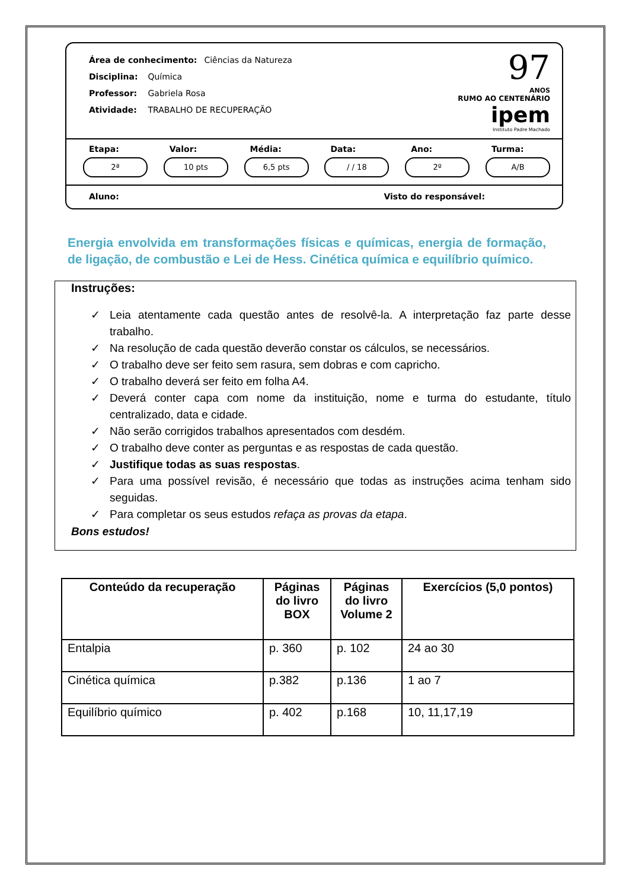Área de conhecimento: Ciências da Natureza
Disciplina: Química
Professor: Gabriela Rosa
Atividade: TRABALHO DE RECUPERAÇÃO
97
ANOS
RUMO AO CENTENÁRIO
ipem
Instituto Padre Machado
Etapa:
2ª
Valor:
10 pts
Média:
6,5 pts
Data:
/ / 18
Ano:
2º
Turma:
A/B
Aluno: Visto do responsável:
Energia envolvida em transformações físicas e químicas, energia de formação, de ligação, de combustão e Lei de Hess. Cinética química e equilíbrio químico.
Instruções:
✓ Leia atentamente cada questão antes de resolvê-la. A interpretação faz parte desse trabalho.
✓ Na resolução de cada questão deverão constar os cálculos, se necessários.
✓ O trabalho deve ser feito sem rasura, sem dobras e com capricho.
✓ O trabalho deverá ser feito em folha A4.
✓ Deverá conter capa com nome da instituição, nome e turma do estudante, título centralizado, data e cidade.
✓ Não serão corrigidos trabalhos apresentados com desdém.
✓ O trabalho deve conter as perguntas e as respostas de cada questão.
✓ Justifique todas as suas respostas.
✓ Para uma possível revisão, é necessário que todas as instruções acima tenham sido seguidas.
✓ Para completar os seus estudos refaça as provas da etapa.
Bons estudos!
| Conteúdo da recuperação | Páginas do livro BOX | Páginas do livro Volume 2 | Exercícios (5,0 pontos) |
| --- | --- | --- | --- |
| Entalpia | p. 360 | p. 102 | 24 ao 30 |
| Cinética química | p.382 | p.136 | 1 ao 7 |
| Equilíbrio químico | p. 402 | p.168 | 10, 11,17,19 |